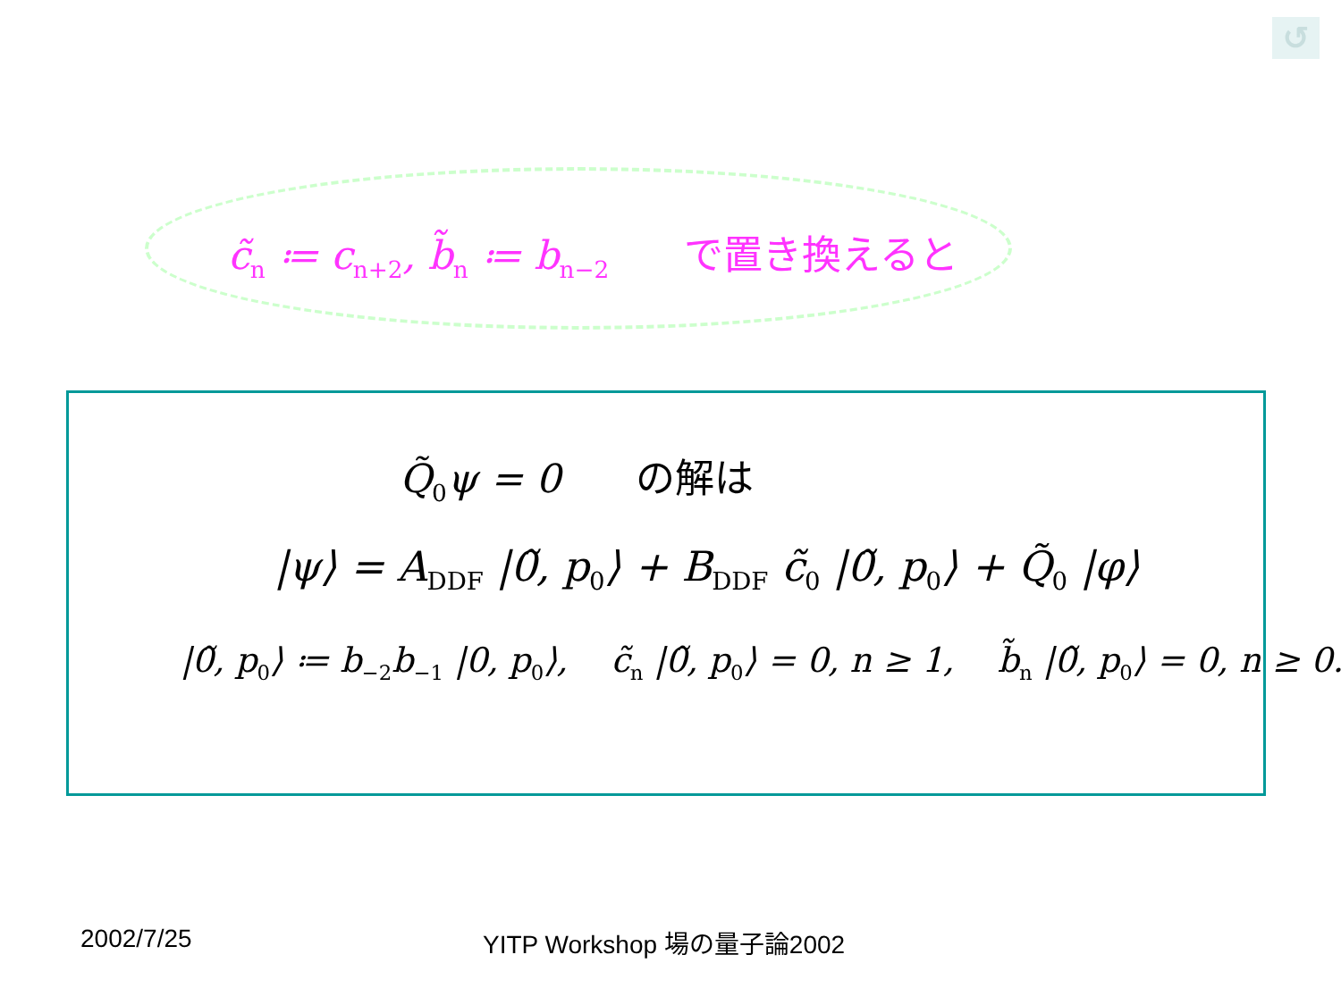↺
c̃<sub>n</sub> ≔ c<sub>n+2</sub>, b̃<sub>n</sub> ≔ b<sub>n−2</sub> で置き換えると
Q̃<sub>0</sub>ψ = 0 の解は
|ψ⟩ = A<sub>DDF</sub> |0̃, p<sub>0</sub>⟩ + B<sub>DDF</sub> c̃<sub>0</sub> |0̃, p<sub>0</sub>⟩ + Q̃<sub>0</sub> |φ⟩
|0̃, p<sub>0</sub>⟩ ≔ b<sub>−2</sub>b<sub>−1</sub> |0, p<sub>0</sub>⟩, c̃<sub>n</sub> |0̃, p<sub>0</sub>⟩ = 0, n ≥ 1, b̃<sub>n</sub> |0̃, p<sub>0</sub>⟩ = 0, n ≥ 0.
2002/7/25 YITP Workshop 場の量子論2002